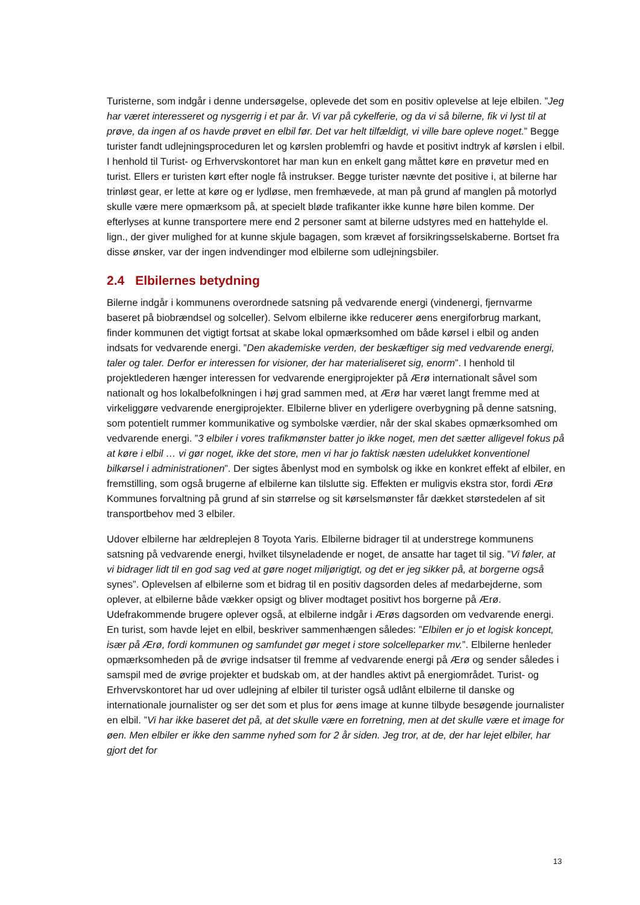Turisterne, som indgår i denne undersøgelse, oplevede det som en positiv oplevelse at leje elbilen. ”Jeg har været interesseret og nysgerrig i et par år. Vi var på cykelferie, og da vi så bilerne, fik vi lyst til at prøve, da ingen af os havde prøvet en elbil før. Det var helt tilfældigt, vi ville bare opleve noget.” Begge turister fandt udlejningsproceduren let og kørslen problemfri og havde et positivt indtryk af kørslen i elbil. I henhold til Turist- og Erhvervskontoret har man kun en enkelt gang måttet køre en prøvetur med en turist. Ellers er turisten kørt efter nogle få instrukser. Begge turister nævnte det positive i, at bilerne har trinløst gear, er lette at køre og er lydløse, men fremhævede, at man på grund af manglen på motorlyd skulle være mere opmærksom på, at specielt bløde trafikanter ikke kunne høre bilen komme. Der efterlyses at kunne transportere mere end 2 personer samt at bilerne udstyres med en hattehylde el. lign., der giver mulighed for at kunne skjule bagagen, som krævet af forsikringsselskaberne. Bortset fra disse ønsker, var der ingen indvendinger mod elbilerne som udlejningsbiler.
2.4 Elbilernes betydning
Bilerne indgår i kommunens overordnede satsning på vedvarende energi (vindenergi, fjernvarme baseret på biobrændsel og solceller). Selvom elbilerne ikke reducerer øens energiforbrug markant, finder kommunen det vigtigt fortsat at skabe lokal opmærksomhed om både kørsel i elbil og anden indsats for vedvarende energi. ”Den akademiske verden, der beskæftiger sig med vedvarende energi, taler og taler. Derfor er interessen for visioner, der har materialiseret sig, enorm”. I henhold til projektlederen hænger interessen for vedvarende energiprojekter på Ærø internationalt såvel som nationalt og hos lokalbefolkningen i høj grad sammen med, at Ærø har været langt fremme med at virkeliggøre vedvarende energiprojekter. Elbilerne bliver en yderligere overbygning på denne satsning, som potentielt rummer kommunikative og symbolske værdier, når der skal skabes opmærksomhed om vedvarende energi. ”3 elbiler i vores trafikmønster batter jo ikke noget, men det sætter alligevel fokus på at køre i elbil … vi gør noget, ikke det store, men vi har jo faktisk næsten udelukket konventionel bilkørsel i administrationen”. Der sigtes åbenlyst mod en symbolsk og ikke en konkret effekt af elbiler, en fremstilling, som også brugerne af elbilerne kan tilslutte sig. Effekten er muligvis ekstra stor, fordi Ærø Kommunes forvaltning på grund af sin størrelse og sit kørselsmønster får dækket størstedelen af sit transportbehov med 3 elbiler.
Udover elbilerne har ældreplejen 8 Toyota Yaris. Elbilerne bidrager til at understrege kommunens satsning på vedvarende energi, hvilket tilsyneladende er noget, de ansatte har taget til sig. ”Vi føler, at vi bidrager lidt til en god sag ved at gøre noget miljørigtigt, og det er jeg sikker på, at borgerne også synes”. Oplevelsen af elbilerne som et bidrag til en positiv dagsorden deles af medarbejderne, som oplever, at elbilerne både vækker opsigt og bliver modtaget positivt hos borgerne på Ærø. Udefrakommende brugere oplever også, at elbilerne indgår i Ærøs dagsorden om vedvarende energi. En turist, som havde lejet en elbil, beskriver sammenhængen således: ”Elbilen er jo et logisk koncept, især på Ærø, fordi kommunen og samfundet gør meget i store solcelleparker mv.”. Elbilerne henleder opmærksomheden på de øvrige indsatser til fremme af vedvarende energi på Ærø og sender således i samspil med de øvrige projekter et budskab om, at der handles aktivt på energiområdet. Turist- og Erhvervskontoret har ud over udlejning af elbiler til turister også udlånt elbilerne til danske og internationale journalister og ser det som et plus for øens image at kunne tilbyde besøgende journalister en elbil. ”Vi har ikke baseret det på, at det skulle være en forretning, men at det skulle være et image for øen. Men elbiler er ikke den samme nyhed som for 2 år siden. Jeg tror, at de, der har lejet elbiler, har gjort det for
13